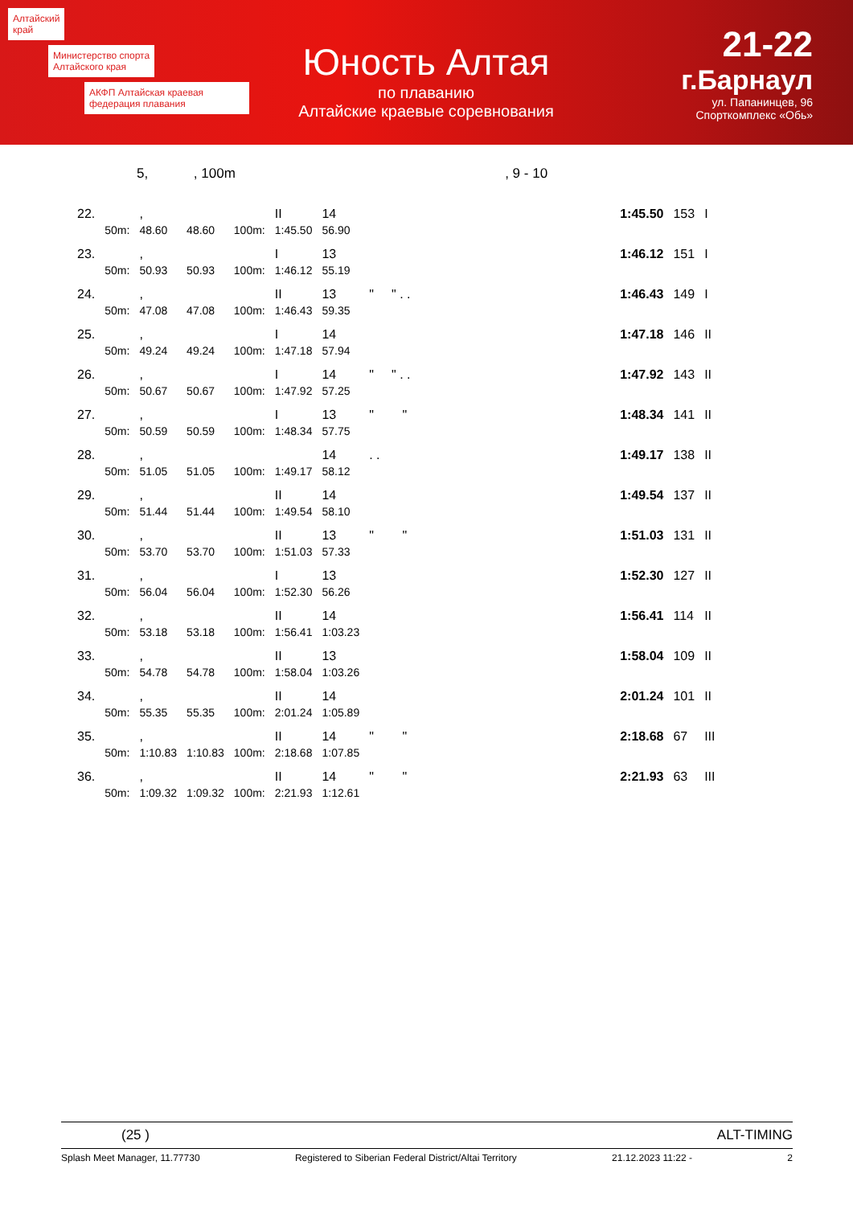Алтайский
край
Министерство спорта
Алтайского края
АКФП Алтайская краевая федерация плавания
Юность Алтая
по плаванию
Алтайские краевые соревнования
21-22
г.Барнаул
ул. Папанинцев, 96
Спорткомплекс «Обь»
5, , 100m , 9 - 10
| 22. | | , | | | II | 14 | | 1:45.50 | 153 | I |
| | 50m: | 48.60 | 48.60 | 100m: | 1:45.50 | 56.90 | | | | |
| 23. | | , | | | I | 13 | | 1:46.12 | 151 | I |
| | 50m: | 50.93 | 50.93 | 100m: | 1:46.12 | 55.19 | | | | |
| 24. | | , | | | II | 13 | " " . . | 1:46.43 | 149 | I |
| | 50m: | 47.08 | 47.08 | 100m: | 1:46.43 | 59.35 | | | | |
| 25. | | , | | | I | 14 | | 1:47.18 | 146 | II |
| | 50m: | 49.24 | 49.24 | 100m: | 1:47.18 | 57.94 | | | | |
| 26. | | , | | | I | 14 | " " . . | 1:47.92 | 143 | II |
| | 50m: | 50.67 | 50.67 | 100m: | 1:47.92 | 57.25 | | | | |
| 27. | | , | | | I | 13 | " " | 1:48.34 | 141 | II |
| | 50m: | 50.59 | 50.59 | 100m: | 1:48.34 | 57.75 | | | | |
| 28. | | , | | | | 14 | . . | 1:49.17 | 138 | II |
| | 50m: | 51.05 | 51.05 | 100m: | 1:49.17 | 58.12 | | | | |
| 29. | | , | | | II | 14 | | 1:49.54 | 137 | II |
| | 50m: | 51.44 | 51.44 | 100m: | 1:49.54 | 58.10 | | | | |
| 30. | | , | | | II | 13 | " " | 1:51.03 | 131 | II |
| | 50m: | 53.70 | 53.70 | 100m: | 1:51.03 | 57.33 | | | | |
| 31. | | , | | | I | 13 | | 1:52.30 | 127 | II |
| | 50m: | 56.04 | 56.04 | 100m: | 1:52.30 | 56.26 | | | | |
| 32. | | , | | | II | 14 | | 1:56.41 | 114 | II |
| | 50m: | 53.18 | 53.18 | 100m: | 1:56.41 | 1:03.23 | | | | |
| 33. | | , | | | II | 13 | | 1:58.04 | 109 | II |
| | 50m: | 54.78 | 54.78 | 100m: | 1:58.04 | 1:03.26 | | | | |
| 34. | | , | | | II | 14 | | 2:01.24 | 101 | II |
| | 50m: | 55.35 | 55.35 | 100m: | 2:01.24 | 1:05.89 | | | | |
| 35. | | , | | | II | 14 | " " | 2:18.68 | 67 | III |
| | 50m: | 1:10.83 | 1:10.83 | 100m: | 2:18.68 | 1:07.85 | | | | |
| 36. | | , | | | II | 14 | " " | 2:21.93 | 63 | III |
| | 50m: | 1:09.32 | 1:09.32 | 100m: | 2:21.93 | 1:12.61 | | | | |
(25 ) ALT-TIMING
Splash Meet Manager, 11.77730 Registered to Siberian Federal District/Altai Territory 21.12.2023 11:22 - 2